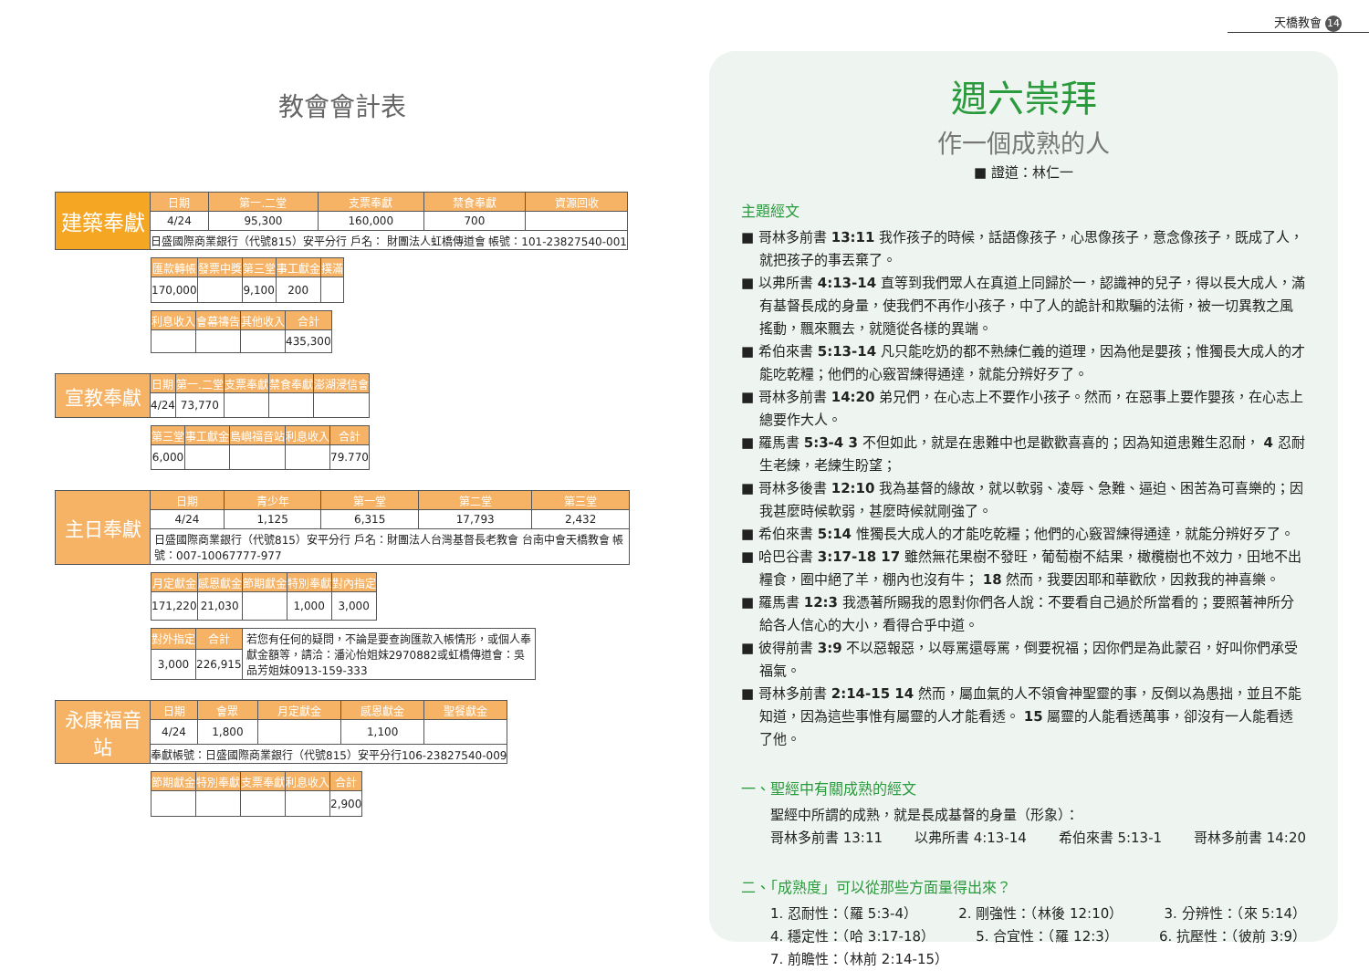天橋教會 14
教會會計表
| 建築奉獻 | 日期 | 第一.二堂 | 支票奉獻 | 禁食奉獻 | 資源回收 |
| | 4/24 | 95,300 | 160,000 | 700 | |
| | 日盛國際商業銀行（代號815）安平分行 戶名： 財團法人虹橋傳道會 帳號：101-23827540-001 | | | | |
| 匯款轉帳 | 發票中獎 | 第三堂 | 事工獻金 | 撲滿 |
| --- | --- | --- | --- | --- |
| 170,000 | | 9,100 | 200 | |
| 利息收入 | 會幕禱告 | 其他收入 | 合計 |
| --- | --- | --- | --- |
| | | | 435,300 |
| 宣教奉獻 | 日期 | 第一.二堂 | 支票奉獻 | 禁食奉獻 | 澎湖浸信會 |
| | 4/24 | 73,770 | | | |
| 第三堂 | 事工獻金 | 島嶼福音站 | 利息收入 | 合計 |
| --- | --- | --- | --- | --- |
| 6,000 | | | | 79.770 |
| 主日奉獻 | 日期 | 青少年 | 第一堂 | 第二堂 | 第三堂 |
| | 4/24 | 1,125 | 6,315 | 17,793 | 2,432 |
| | 日盛國際商業銀行（代號815）安平分行 戶名：財團法人台灣基督長老教會 台南中會天橋教會 帳號：007-10067777-977 | | | | |
| 月定獻金 | 感恩獻金 | 節期獻金 | 特別奉獻 | 對內指定 |
| --- | --- | --- | --- | --- |
| 171,220 | 21,030 | | 1,000 | 3,000 |
| 對外指定 | 合計 | 若您有任何的疑問，不論是要查詢匯款入帳情形，或個人奉獻金額等，請洽：潘沁怡姐妹2970882或虹橋傳道會：吳品芳姐妹0913-159-333 |
| 3,000 | 226,915 | |
| 永康福音站 | 日期 | 會眾 | 月定獻金 | 感恩獻金 | 聖餐獻金 |
| | 4/24 | 1,800 | | 1,100 | |
| | 奉獻帳號：日盛國際商業銀行（代號815）安平分行106-23827540-009 | | | | |
| 節期獻金 | 特別奉獻 | 支票奉獻 | 利息收入 | 合計 |
| --- | --- | --- | --- | --- |
| | | | | 2,900 |
週六崇拜
作一個成熟的人
■ 證道：林仁一
主題經文
■ 哥林多前書 13:11 我作孩子的時候，話語像孩子，心思像孩子，意念像孩子，既成了人，就把孩子的事丟棄了。
■ 以弗所書 4:13-14 直等到我們眾人在真道上同歸於一，認識神的兒子，得以長大成人，滿有基督長成的身量，使我們不再作小孩子，中了人的詭計和欺騙的法術，被一切異教之風搖動，飄來飄去，就隨從各樣的異端。
■ 希伯來書 5:13-14 凡只能吃奶的都不熟練仁義的道理，因為他是嬰孩；惟獨長大成人的才能吃乾糧；他們的心竅習練得通達，就能分辨好歹了。
■ 哥林多前書 14:20 弟兄們，在心志上不要作小孩子。然而，在惡事上要作嬰孩，在心志上總要作大人。
■ 羅馬書 5:3-4 3 不但如此，就是在患難中也是歡歡喜喜的；因為知道患難生忍耐， 4 忍耐生老練，老練生盼望；
■ 哥林多後書 12:10 我為基督的緣故，就以軟弱、凌辱、急難、逼迫、困苦為可喜樂的；因我甚麼時候軟弱，甚麼時候就剛強了。
■ 希伯來書 5:14 惟獨長大成人的才能吃乾糧；他們的心竅習練得通達，就能分辨好歹了。
■ 哈巴谷書 3:17-18 17 雖然無花果樹不發旺，葡萄樹不結果，橄欖樹也不效力，田地不出糧食，圈中絕了羊，棚內也沒有牛； 18 然而，我要因耶和華歡欣，因救我的神喜樂。
■ 羅馬書 12:3 我憑著所賜我的恩對你們各人說：不要看自己過於所當看的；要照著神所分給各人信心的大小，看得合乎中道。
■ 彼得前書 3:9 不以惡報惡，以辱罵還辱罵，倒要祝福；因你們是為此蒙召，好叫你們承受福氣。
■ 哥林多前書 2:14-15 14 然而，屬血氣的人不領會神聖靈的事，反倒以為愚拙，並且不能知道，因為這些事惟有屬靈的人才能看透。 15 屬靈的人能看透萬事，卻沒有一人能看透了他。
一、聖經中有關成熟的經文
聖經中所謂的成熟，就是長成基督的身量（形象）：
哥林多前書 13:11 以弗所書 4:13-14 希伯來書 5:13-1 哥林多前書 14:20
二、「成熟度」可以從那些方面量得出來？
1. 忍耐性：（羅 5:3-4） 2. 剛強性：（林後 12:10） 3. 分辨性：（來 5:14）
4. 穩定性：（哈 3:17-18） 5. 合宜性：（羅 12:3） 6. 抗壓性：（彼前 3:9）
7. 前瞻性：（林前 2:14-15）